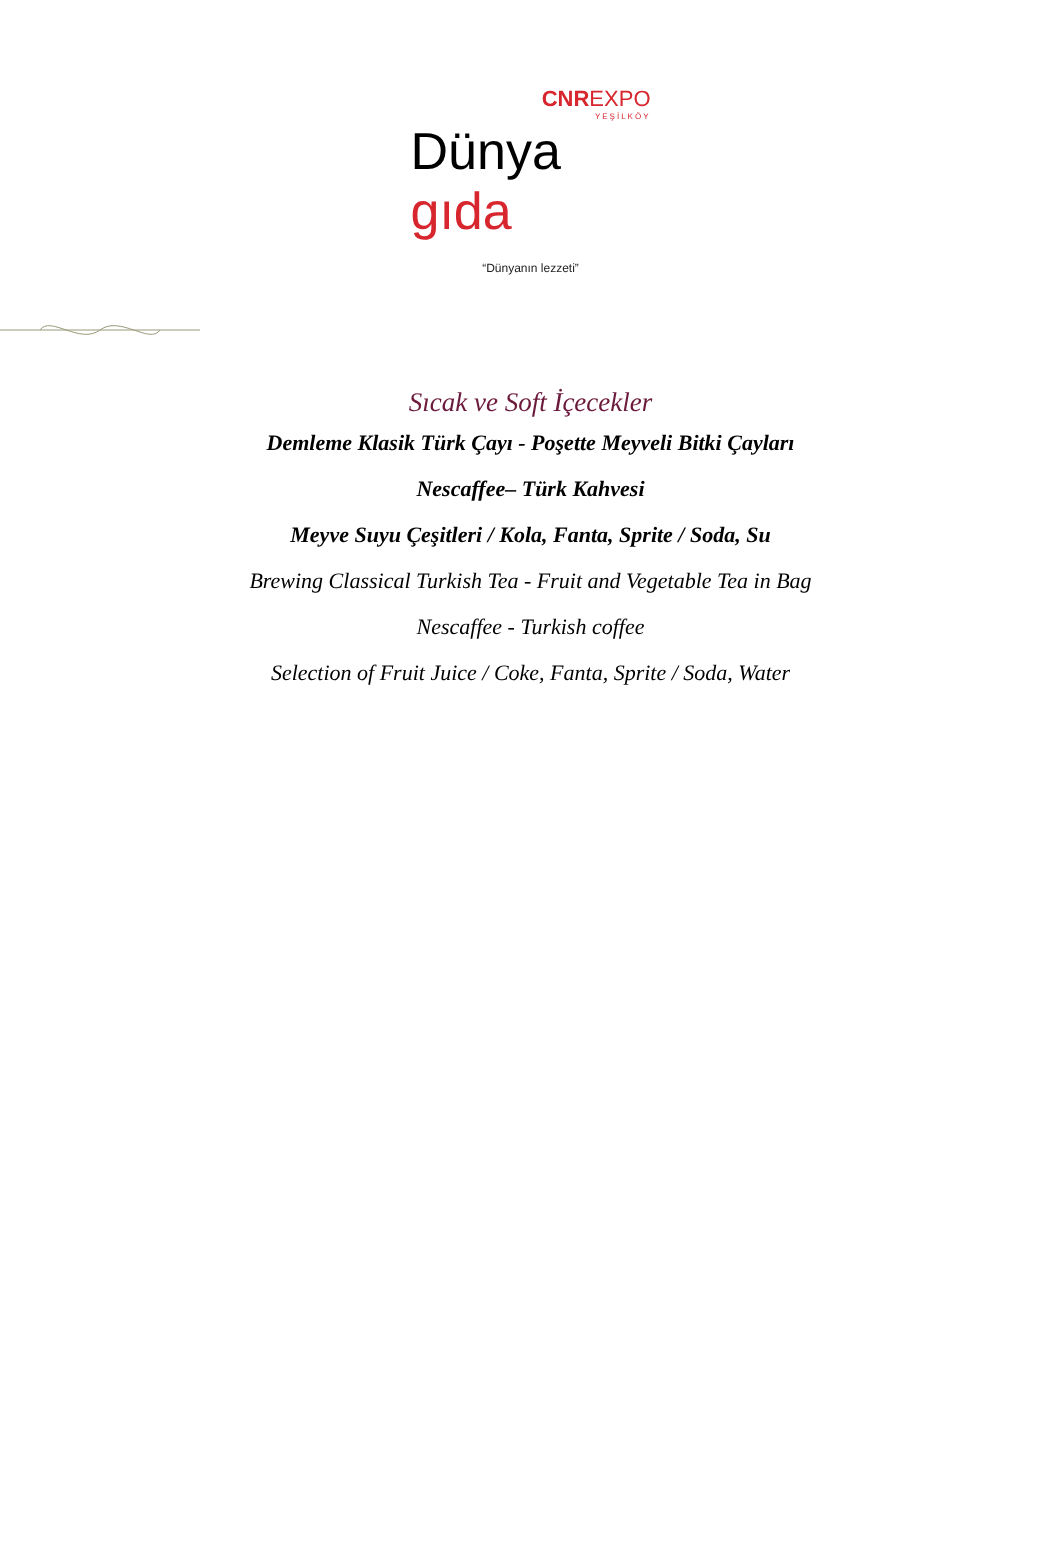CNREXPO
YEŞİLKÖY
Dünya gıda
“Dünyanın lezzeti”
Sıcak ve Soft İçecekler
Demleme Klasik Türk Çayı - Poşette Meyveli Bitki Çayları
Nescaffee– Türk Kahvesi
Meyve Suyu Çeşitleri / Kola, Fanta, Sprite / Soda, Su
Brewing Classical Turkish Tea - Fruit and Vegetable Tea in Bag
Nescaffee - Turkish coffee
Selection of Fruit Juice / Coke, Fanta, Sprite / Soda, Water